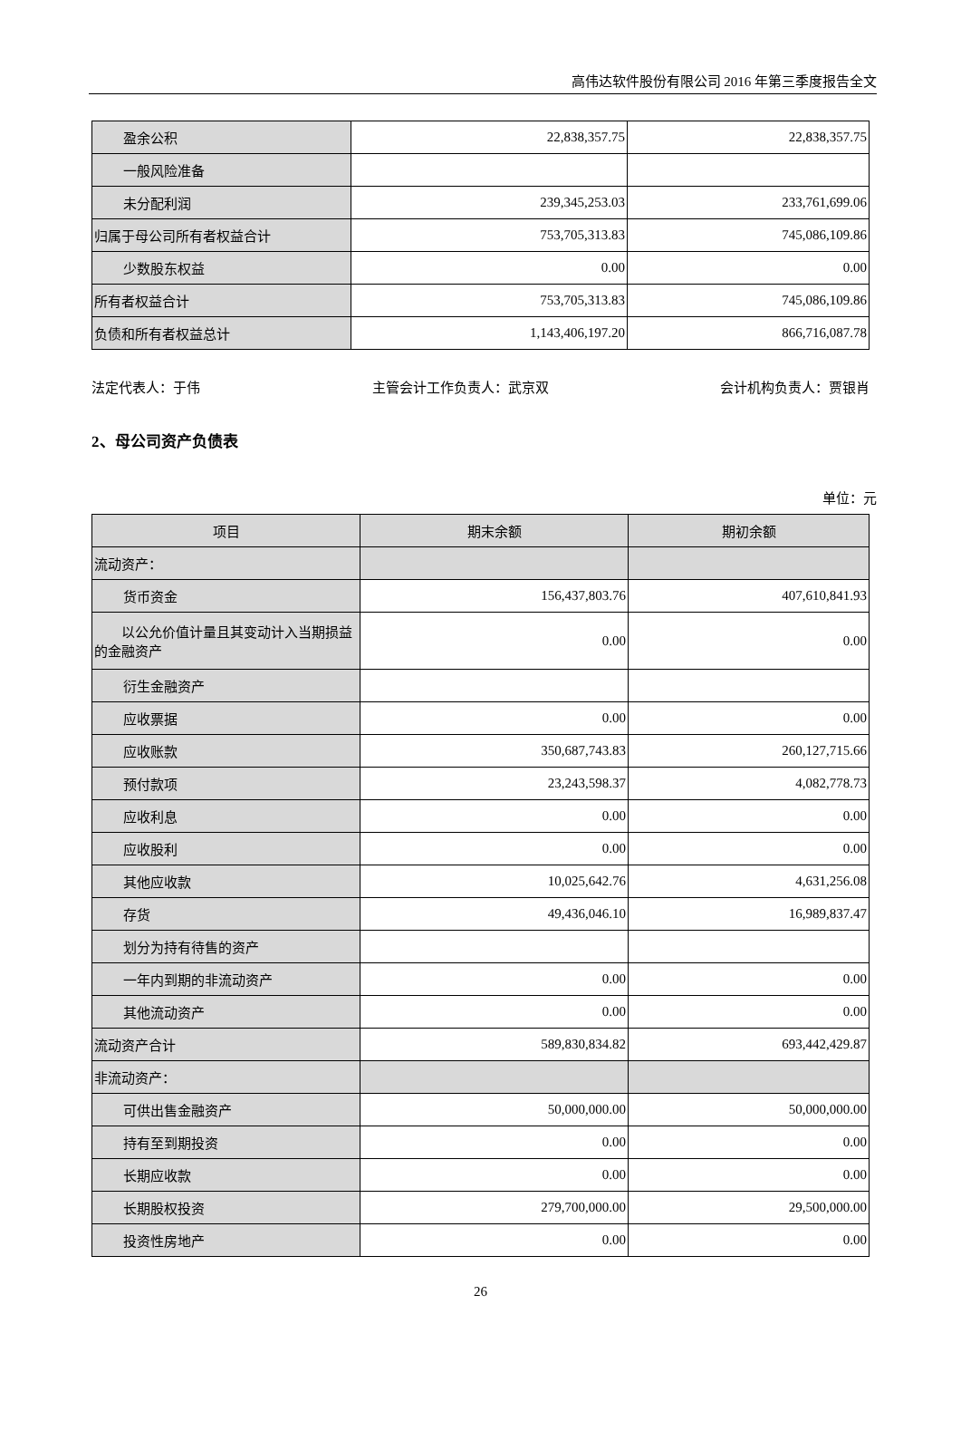高伟达软件股份有限公司 2016 年第三季度报告全文
| 盈余公积 | 22,838,357.75 | 22,838,357.75 |
| 一般风险准备 | | |
| 未分配利润 | 239,345,253.03 | 233,761,699.06 |
| 归属于母公司所有者权益合计 | 753,705,313.83 | 745,086,109.86 |
| 少数股东权益 | 0.00 | 0.00 |
| 所有者权益合计 | 753,705,313.83 | 745,086,109.86 |
| 负债和所有者权益总计 | 1,143,406,197.20 | 866,716,087.78 |
法定代表人：于伟 主管会计工作负责人：武京双 会计机构负责人：贾银肖
2、母公司资产负债表
单位：元
| 项目 | 期末余额 | 期初余额 |
| --- | --- | --- |
| 流动资产： | | |
| 货币资金 | 156,437,803.76 | 407,610,841.93 |
| 以公允价值计量且其变动计入当期损益的金融资产 | 0.00 | 0.00 |
| 衍生金融资产 | | |
| 应收票据 | 0.00 | 0.00 |
| 应收账款 | 350,687,743.83 | 260,127,715.66 |
| 预付款项 | 23,243,598.37 | 4,082,778.73 |
| 应收利息 | 0.00 | 0.00 |
| 应收股利 | 0.00 | 0.00 |
| 其他应收款 | 10,025,642.76 | 4,631,256.08 |
| 存货 | 49,436,046.10 | 16,989,837.47 |
| 划分为持有待售的资产 | | |
| 一年内到期的非流动资产 | 0.00 | 0.00 |
| 其他流动资产 | 0.00 | 0.00 |
| 流动资产合计 | 589,830,834.82 | 693,442,429.87 |
| 非流动资产： | | |
| 可供出售金融资产 | 50,000,000.00 | 50,000,000.00 |
| 持有至到期投资 | 0.00 | 0.00 |
| 长期应收款 | 0.00 | 0.00 |
| 长期股权投资 | 279,700,000.00 | 29,500,000.00 |
| 投资性房地产 | 0.00 | 0.00 |
26